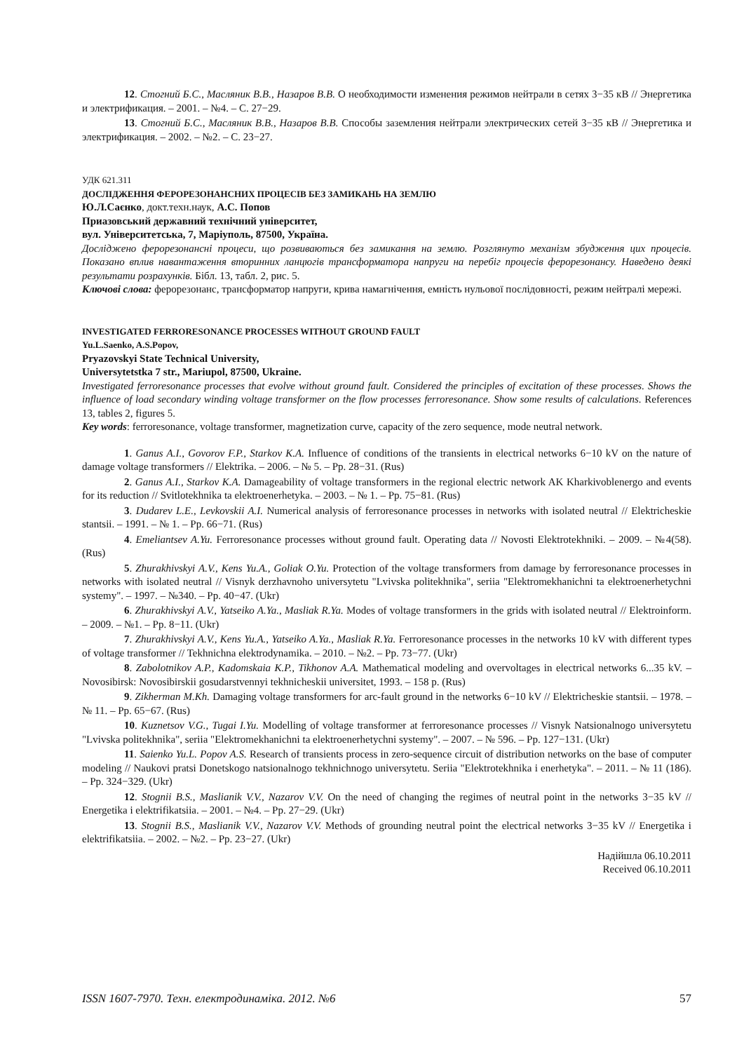12. Стогний Б.С., Масляник В.В., Назаров В.В. О необходимости изменения режимов нейтрали в сетях 3−35 кВ // Энергетика и электрификация. – 2001. – №4. – С. 27−29.
13. Стогний Б.С., Масляник В.В., Назаров В.В. Способы заземления нейтрали электрических сетей 3−35 кВ // Энергетика и электрификация. – 2002. – №2. – С. 23−27.
УДК 621.311
ДОСЛІДЖЕННЯ ФЕРОРЕЗОНАНСНИХ ПРОЦЕСІВ БЕЗ ЗАМИКАНЬ НА ЗЕМЛЮ
Ю.Л.Саєнко, докт.техн.наук, А.С. Попов
Приазовський державний технічний університет,
вул. Університетська, 7, Маріуполь, 87500, Україна.
Досліджено ферорезонансні процеси, що розвиваються без замикання на землю. Розглянуто механізм збудження цих процесів. Показано вплив навантаження вторинних ланцюгів трансформатора напруги на перебіг процесів ферорезонансу. Наведено деякі результати розрахунків. Бібл. 13, табл. 2, рис. 5.
Ключові слова: ферорезонанс, трансформатор напруги, крива намагнічення, емність нульової послідовності, режим нейтралі мережі.
INVESTIGATED FERRORESONANCE PROCESSES WITHOUT GROUND FAULT
Yu.L.Saenko, A.S.Popov,
Pryazovskyi State Technical University,
Universytetstka 7 str., Mariupol, 87500, Ukraine.
Investigated ferroresonance processes that evolve without ground fault. Considered the principles of excitation of these processes. Shows the influence of load secondary winding voltage transformer on the flow processes ferroresonance. Show some results of calculations. References 13, tables 2, figures 5.
Key words: ferroresonance, voltage transformer, magnetization curve, capacity of the zero sequence, mode neutral network.
1. Ganus A.I., Govorov F.P., Starkov K.A. Influence of conditions of the transients in electrical networks 6−10 kV on the nature of damage voltage transformers // Elektrika. – 2006. – № 5. – Pp. 28−31. (Rus)
2. Ganus A.I., Starkov K.A. Damageability of voltage transformers in the regional electric network AK Kharkivoblenergo and events for its reduction // Svitlotekhnika ta elektroenerhetyka. – 2003. – № 1. – Pp. 75−81. (Rus)
3. Dudarev L.E., Levkovskii A.I. Numerical analysis of ferroresonance processes in networks with isolated neutral // Elektricheskie stantsii. – 1991. – № 1. – Pp. 66−71. (Rus)
4. Emeliantsev A.Yu. Ferroresonance processes without ground fault. Operating data // Novosti Elektrotekhniki. – 2009. – №4(58). (Rus)
5. Zhurakhivskyi A.V., Kens Yu.A., Goliak O.Yu. Protection of the voltage transformers from damage by ferroresonance processes in networks with isolated neutral // Visnyk derzhavnoho universytetu "Lvivska politekhnika", seriia "Elektromekhanichni ta elektroenerhetychni systemy". – 1997. – №340. – Pp. 40−47. (Ukr)
6. Zhurakhivskyi A.V., Yatseiko A.Ya., Masliak R.Ya. Modes of voltage transformers in the grids with isolated neutral // Elektroinform. – 2009. – №1. – Pp. 8−11. (Ukr)
7. Zhurakhivskyi A.V., Kens Yu.A., Yatseiko A.Ya., Masliak R.Ya. Ferroresonance processes in the networks 10 kV with different types of voltage transformer // Tekhnichna elektrodynamika. – 2010. – №2. – Pp. 73−77. (Ukr)
8. Zabolotnikov A.P., Kadomskaia K.P., Tikhonov A.A. Mathematical modeling and overvoltages in electrical networks 6...35 kV. – Novosibirsk: Novosibirskii gosudarstvennyi tekhnicheskii universitet, 1993. – 158 p. (Rus)
9. Zikherman M.Kh. Damaging voltage transformers for arc-fault ground in the networks 6−10 kV // Elektricheskie stantsii. – 1978. – № 11. – Pp. 65−67. (Rus)
10. Kuznetsov V.G., Tugai I.Yu. Modelling of voltage transformer at ferroresonance processes // Visnyk Natsionalnogo universytetu "Lvivska politekhnika", seriia "Elektromekhanichni ta elektroenerhetychni systemy". – 2007. – № 596. – Pp. 127−131. (Ukr)
11. Saienko Yu.L. Popov A.S. Research of transients process in zero-sequence circuit of distribution networks on the base of computer modeling // Naukovi pratsi Donetskogo natsionalnogo tekhnichnogo universytetu. Seriia "Elektrotekhnika i enerhetyka". – 2011. – № 11 (186). – Pp. 324−329. (Ukr)
12. Stognii B.S., Maslianik V.V., Nazarov V.V. On the need of changing the regimes of neutral point in the networks 3−35 kV // Energetika i elektrifikatsiia. – 2001. – №4. – Pp. 27−29. (Ukr)
13. Stognii B.S., Maslianik V.V., Nazarov V.V. Methods of grounding neutral point the electrical networks 3−35 kV // Energetika i elektrifikatsiia. – 2002. – №2. – Pp. 23−27. (Ukr)
Надійшла 06.10.2011
Received 06.10.2011
ISSN 1607-7970. Техн. електродинаміка. 2012. №6 57